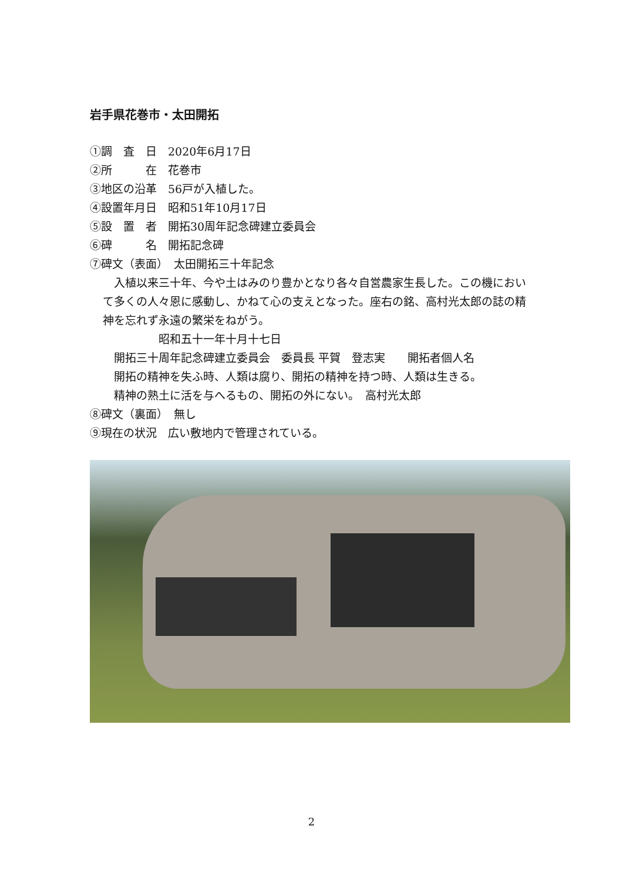岩手県花巻市・太田開拓
①調　査　日　2020年6月17日
②所　　　在　花巻市
③地区の沿革　56戸が入植した。
④設置年月日　昭和51年10月17日
⑤設　置　者　開拓30周年記念碑建立委員会
⑥碑　　　名　開拓記念碑
⑦碑文（表面）　太田開拓三十年記念
　入植以来三十年、今や土はみのり豊かとなり各々自営農家生長した。この機において多くの人々恩に感動し、かねて心の支えとなった。座右の銘、高村光太郎の誌の精神を忘れず永遠の繁栄をねがう。
　　　　　昭和五十一年十月十七日
　開拓三十周年記念碑建立委員会　委員長 平賀　登志実　　開拓者個人名
　開拓の精神を失ふ時、人類は腐り、開拓の精神を持つ時、人類は生きる。
　精神の熟土に活を与へるもの、開拓の外にない。　高村光太郎
⑧碑文（裏面）　無し
⑨現在の状況　広い敷地内で管理されている。
2